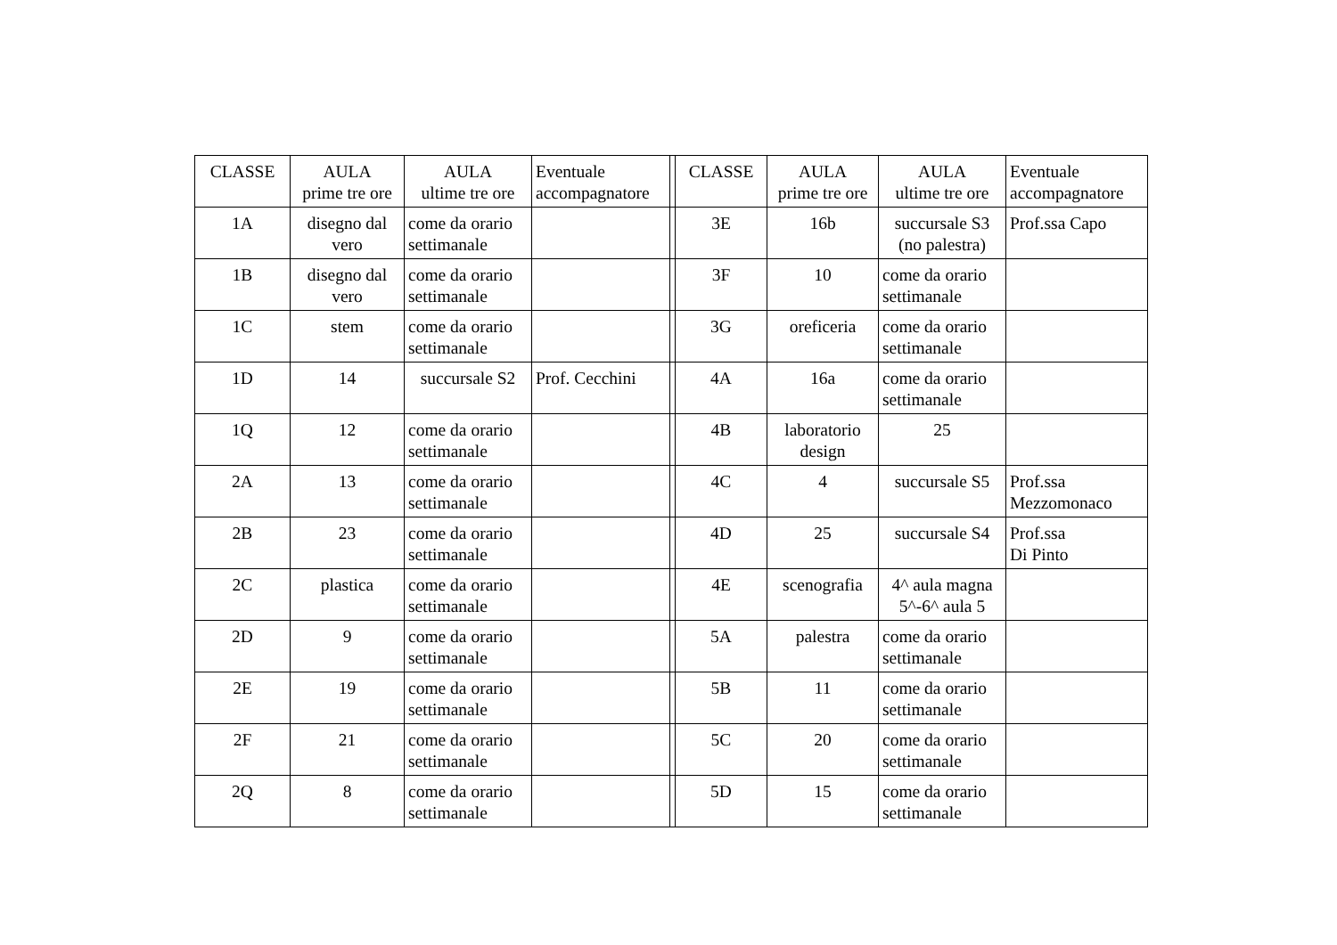| CLASSE | AULA prime tre ore | AULA ultime tre ore | Eventuale accompagnatore | | CLASSE | AULA prime tre ore | AULA ultime tre ore | Eventuale accompagnatore |
| --- | --- | --- | --- | --- | --- | --- | --- | --- |
| 1A | disegno dal vero | come da orario settimanale | | | 3E | 16b | succursale S3 (no palestra) | Prof.ssa Capo |
| 1B | disegno dal vero | come da orario settimanale | | | 3F | 10 | come da orario settimanale | |
| 1C | stem | come da orario settimanale | | | 3G | oreficeria | come da orario settimanale | |
| 1D | 14 | succursale S2 | Prof. Cecchini | | 4A | 16a | come da orario settimanale | |
| 1Q | 12 | come da orario settimanale | | | 4B | laboratorio design | 25 | |
| 2A | 13 | come da orario settimanale | | | 4C | 4 | succursale S5 | Prof.ssa Mezzomonaco |
| 2B | 23 | come da orario settimanale | | | 4D | 25 | succursale S4 | Prof.ssa Di Pinto |
| 2C | plastica | come da orario settimanale | | | 4E | scenografia | 4^ aula magna 5^-6^ aula 5 | |
| 2D | 9 | come da orario settimanale | | | 5A | palestra | come da orario settimanale | |
| 2E | 19 | come da orario settimanale | | | 5B | 11 | come da orario settimanale | |
| 2F | 21 | come da orario settimanale | | | 5C | 20 | come da orario settimanale | |
| 2Q | 8 | come da orario settimanale | | | 5D | 15 | come da orario settimanale | |